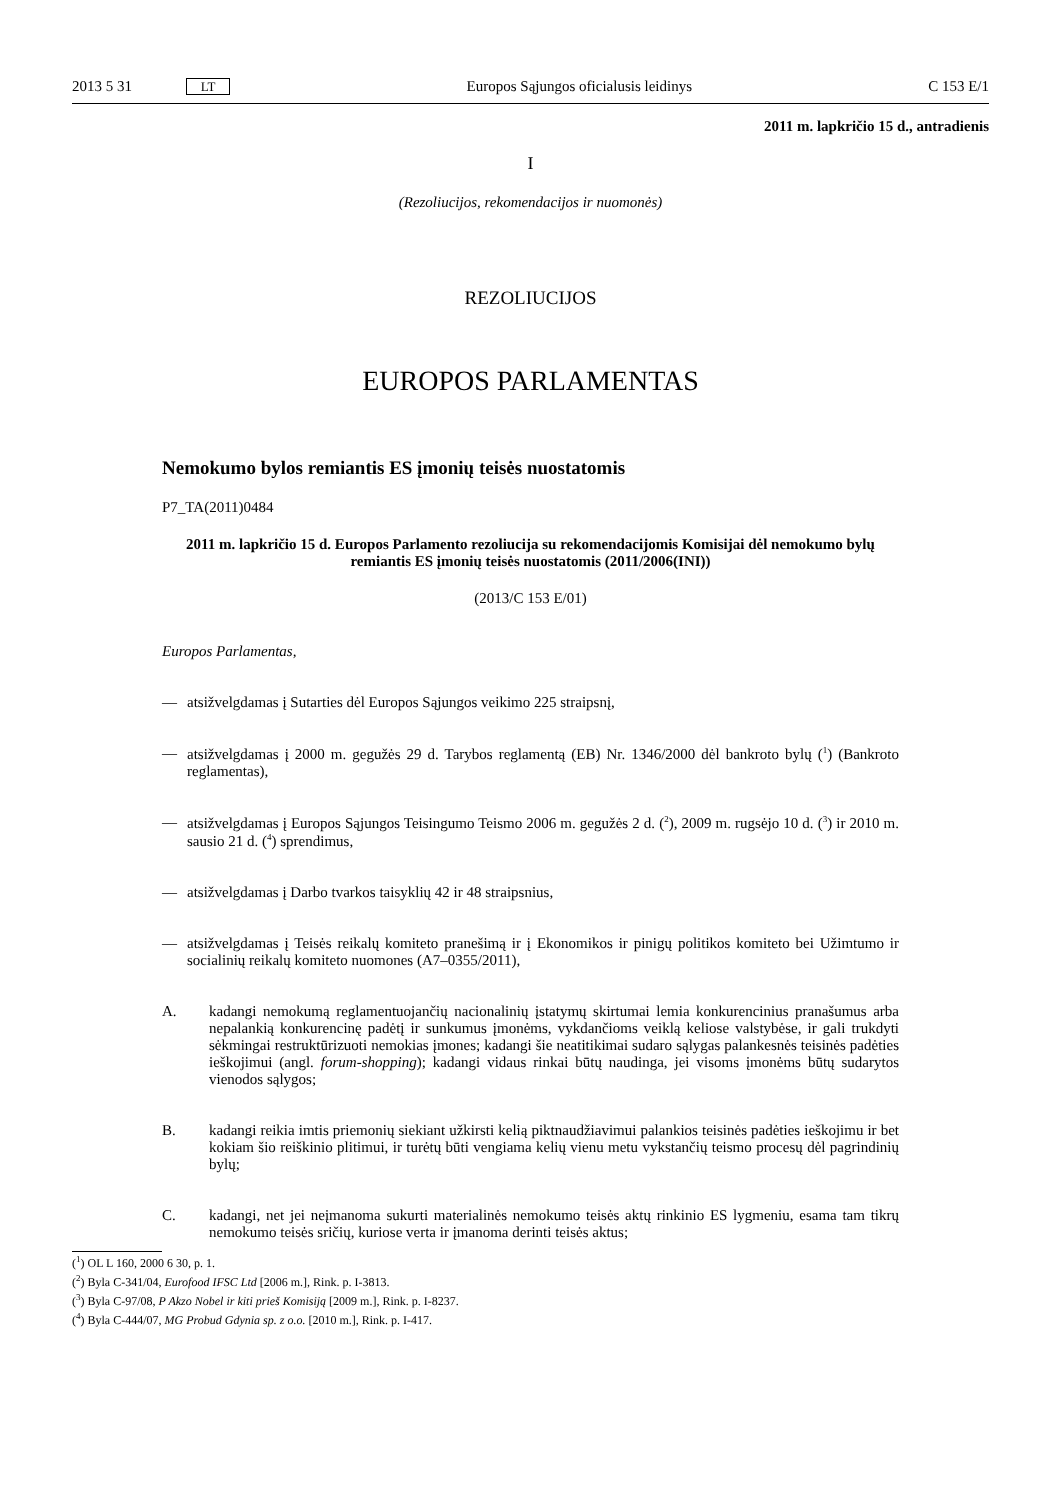2013 5 31 LT Europos Sąjungos oficialusis leidinys C 153 E/1
2011 m. lapkričio 15 d., antradienis
I
(Rezoliucijos, rekomendacijos ir nuomonės)
REZOLIUCIJOS
EUROPOS PARLAMENTAS
Nemokumo bylos remiantis ES įmonių teisės nuostatomis
P7_TA(2011)0484
2011 m. lapkričio 15 d. Europos Parlamento rezoliucija su rekomendacijomis Komisijai dėl nemokumo bylų remiantis ES įmonių teisės nuostatomis (2011/2006(INI))
(2013/C 153 E/01)
Europos Parlamentas,
— atsižvelgdamas į Sutarties dėl Europos Sąjungos veikimo 225 straipsnį,
— atsižvelgdamas į 2000 m. gegužės 29 d. Tarybos reglamentą (EB) Nr. 1346/2000 dėl bankroto bylų (<sup>1</sup>) (Bankroto reglamentas),
— atsižvelgdamas į Europos Sąjungos Teisingumo Teismo 2006 m. gegužės 2 d. (<sup>2</sup>), 2009 m. rugsėjo 10 d. (<sup>3</sup>) ir 2010 m. sausio 21 d. (<sup>4</sup>) sprendimus,
— atsižvelgdamas į Darbo tvarkos taisyklių 42 ir 48 straipsnius,
— atsižvelgdamas į Teisės reikalų komiteto pranešimą ir į Ekonomikos ir pinigų politikos komiteto bei Užimtumo ir socialinių reikalų komiteto nuomones (A7–0355/2011),
A. kadangi nemokumą reglamentuojančių nacionalinių įstatymų skirtumai lemia konkurencinius pranašumus arba nepalankią konkurencinę padėtį ir sunkumus įmonėms, vykdančioms veiklą keliose valstybėse, ir gali trukdyti sėkmingai restruktūrizuoti nemokias įmones; kadangi šie neatitikimai sudaro sąlygas palankesnės teisinės padėties ieškojimui (angl. forum-shopping); kadangi vidaus rinkai būtų naudinga, jei visoms įmonėms būtų sudarytos vienodos sąlygos;
B. kadangi reikia imtis priemonių siekiant užkirsti kelią piktnaudžiavimui palankios teisinės padėties ieškojimu ir bet kokiam šio reiškinio plitimui, ir turėtų būti vengiama kelių vienu metu vykstančių teismo procesų dėl pagrindinių bylų;
C. kadangi, net jei neįmanoma sukurti materialinės nemokumo teisės aktų rinkinio ES lygmeniu, esama tam tikrų nemokumo teisės sričių, kuriose verta ir įmanoma derinti teisės aktus;
(<sup>1</sup>) OL L 160, 2000 6 30, p. 1.
(<sup>2</sup>) Byla C-341/04, Eurofood IFSC Ltd [2006 m.], Rink. p. I-3813.
(<sup>3</sup>) Byla C-97/08, P Akzo Nobel ir kiti prieš Komisiją [2009 m.], Rink. p. I-8237.
(<sup>4</sup>) Byla C-444/07, MG Probud Gdynia sp. z o.o. [2010 m.], Rink. p. I-417.